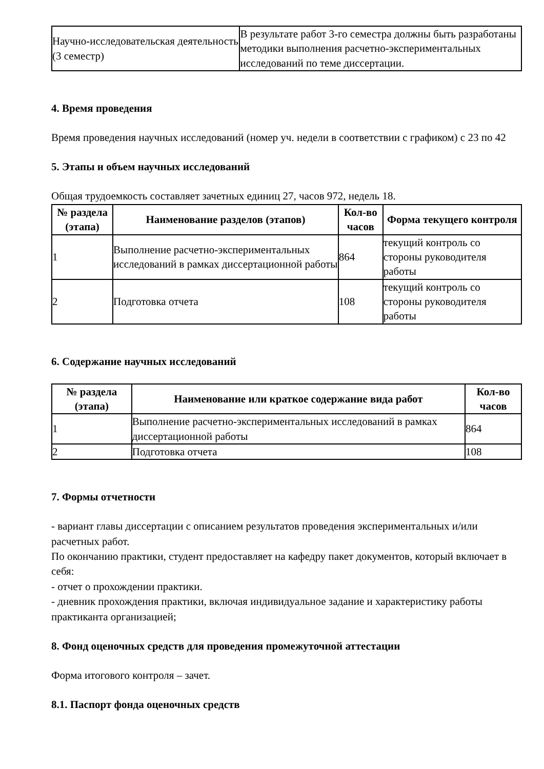| Научно-исследовательская деятельность (3 семестр) | В результате работ 3-го семестра должны быть разработаны методики выполнения расчетно-экспериментальных исследований по теме диссертации. |
4. Время проведения
Время проведения научных исследований (номер уч. недели в соответствии с графиком) с 23 по 42
5. Этапы и объем научных исследований
Общая трудоемкость составляет зачетных единиц 27, часов 972, недель 18.
| № раздела (этапа) | Наименование разделов (этапов) | Кол-во часов | Форма текущего контроля |
| --- | --- | --- | --- |
| 1 | Выполнение расчетно-экспериментальных исследований в рамках диссертационной работы | 864 | текущий контроль со стороны руководителя работы |
| 2 | Подготовка отчета | 108 | текущий контроль со стороны руководителя работы |
6. Содержание научных исследований
| № раздела (этапа) | Наименование или краткое содержание вида работ | Кол-во часов |
| --- | --- | --- |
| 1 | Выполнение расчетно-экспериментальных исследований в рамках диссертационной работы | 864 |
| 2 | Подготовка отчета | 108 |
7. Формы отчетности
- вариант главы диссертации с описанием результатов проведения экспериментальных и/или расчетных работ.
По окончанию практики, студент предоставляет на кафедру пакет документов, который включает в себя:
- отчет о прохождении практики.
- дневник прохождения практики, включая индивидуальное задание и характеристику работы практиканта организацией;
8. Фонд оценочных средств для проведения промежуточной аттестации
Форма итогового контроля – зачет.
8.1. Паспорт фонда оценочных средств